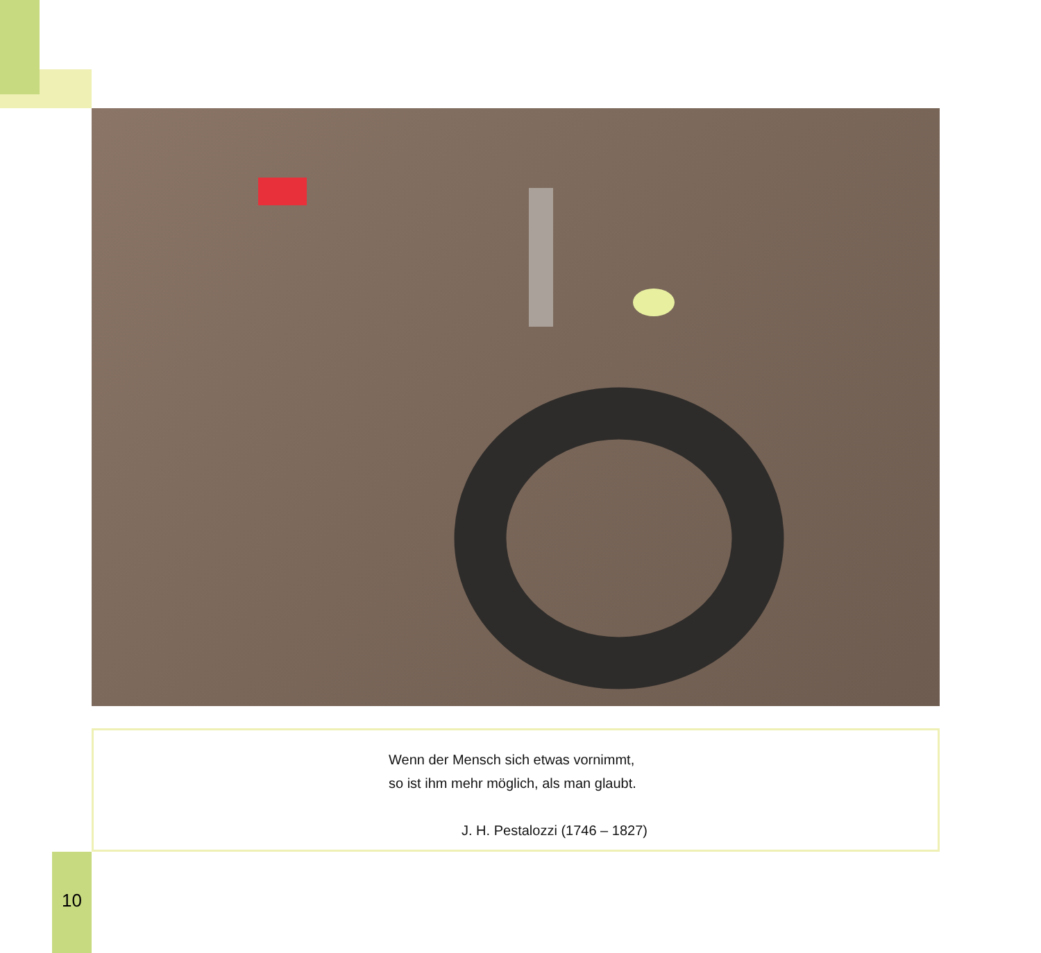Wenn der Mensch sich etwas vornimmt,
so ist ihm mehr möglich, als man glaubt.
J. H. Pestalozzi (1746 – 1827)
10